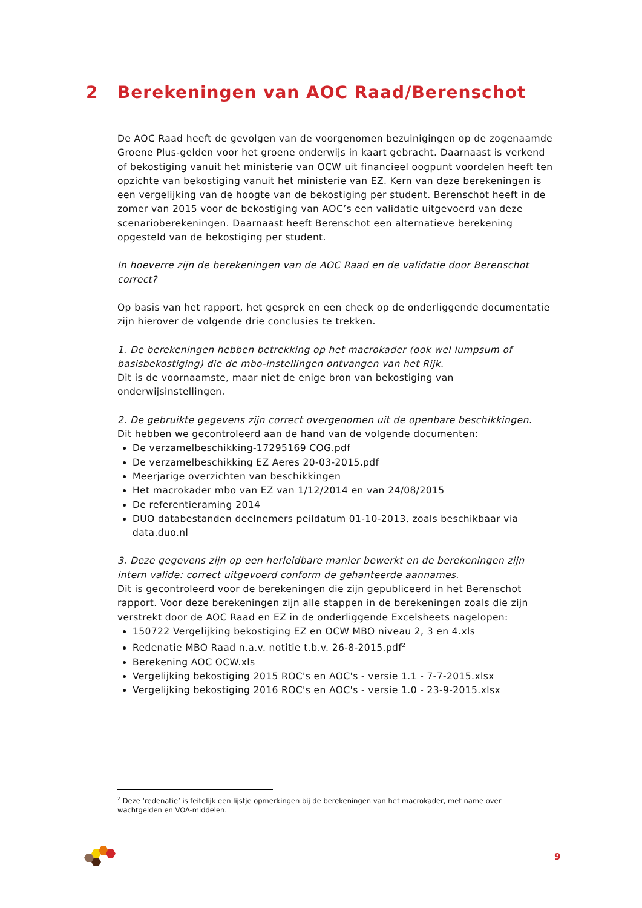2 Berekeningen van AOC Raad/Berenschot
De AOC Raad heeft de gevolgen van de voorgenomen bezuinigingen op de zogenaamde Groene Plus-gelden voor het groene onderwijs in kaart gebracht. Daarnaast is verkend of bekostiging vanuit het ministerie van OCW uit financieel oogpunt voordelen heeft ten opzichte van bekostiging vanuit het ministerie van EZ. Kern van deze berekeningen is een vergelijking van de hoogte van de bekostiging per student. Berenschot heeft in de zomer van 2015 voor de bekostiging van AOC’s een validatie uitgevoerd van deze scenarioberekeningen. Daarnaast heeft Berenschot een alternatieve berekening opgesteld van de bekostiging per student.
In hoeverre zijn de berekeningen van de AOC Raad en de validatie door Berenschot correct?
Op basis van het rapport, het gesprek en een check op de onderliggende documentatie zijn hierover de volgende drie conclusies te trekken.
1. De berekeningen hebben betrekking op het macrokader (ook wel lumpsum of basisbekostiging) die de mbo-instellingen ontvangen van het Rijk.
Dit is de voornaamste, maar niet de enige bron van bekostiging van onderwijsinstellingen.
2. De gebruikte gegevens zijn correct overgenomen uit de openbare beschikkingen.
Dit hebben we gecontroleerd aan de hand van de volgende documenten:
De verzamelbeschikking-17295169 COG.pdf
De verzamelbeschikking EZ Aeres 20-03-2015.pdf
Meerjarige overzichten van beschikkingen
Het macrokader mbo van EZ van 1/12/2014 en van 24/08/2015
De referentieraming 2014
DUO databestanden deelnemers peildatum 01-10-2013, zoals beschikbaar via data.duo.nl
3. Deze gegevens zijn op een herleidbare manier bewerkt en de berekeningen zijn intern valide: correct uitgevoerd conform de gehanteerde aannames.
Dit is gecontroleerd voor de berekeningen die zijn gepubliceerd in het Berenschot rapport. Voor deze berekeningen zijn alle stappen in de berekeningen zoals die zijn verstrekt door de AOC Raad en EZ in de onderliggende Excelsheets nagelopen:
150722 Vergelijking bekostiging EZ en OCW MBO niveau 2, 3 en 4.xls
Redenatie MBO Raad n.a.v. notitie t.b.v. 26-8-2015.pdf<sup>2</sup>
Berekening AOC OCW.xls
Vergelijking bekostiging 2015 ROC's en AOC's - versie 1.1 - 7-7-2015.xlsx
Vergelijking bekostiging 2016 ROC's en AOC's - versie 1.0 - 23-9-2015.xlsx
<sup>2</sup> Deze ‘redenatie’ is feitelijk een lijstje opmerkingen bij de berekeningen van het macrokader, met name over wachtgelden en VOA-middelen.
9